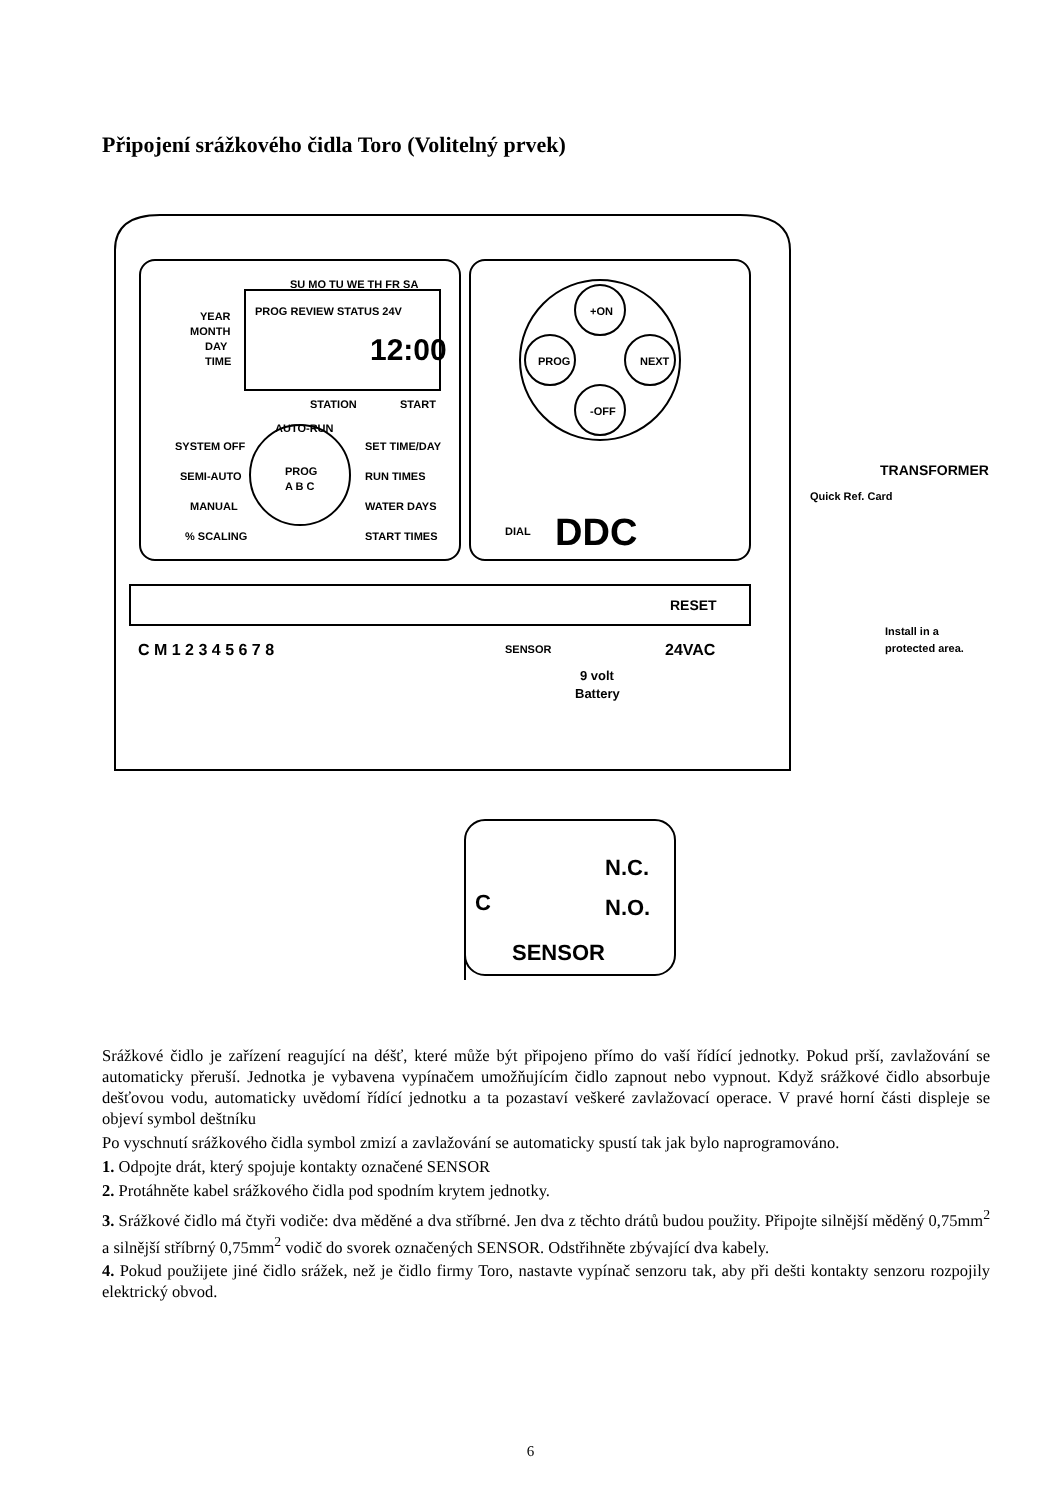Připojení srážkového čidla Toro (Volitelný prvek)
SU MO TU WE TH FR SA
YEAR
MONTH
DAY
TIME
PROG REVIEW STATUS 24V
12:00
STATION
START
AUTO-RUN
SYSTEM OFF
SET TIME/DAY
SEMI-AUTO
RUN TIMES
MANUAL
WATER DAYS
% SCALING
START TIMES
PROG
A B C
+ON
PROG
NEXT
-OFF
DIAL
DDC
TRANSFORMER
Quick Ref. Card
RESET
C M 1 2 3 4 5 6 7 8
SENSOR
9 volt
Battery
24VAC
Install in a
protected area.
N.C.
C
N.O.
SENSOR
Srážkové čidlo je zařízení reagující na déšť, které může být připojeno přímo do vaší řídící jednotky. Pokud prší, zavlažování se automaticky přeruší. Jednotka je vybavena vypínačem umožňujícím čidlo zapnout nebo vypnout. Když srážkové čidlo absorbuje dešťovou vodu, automaticky uvědomí řídící jednotku a ta pozastaví veškeré zavlažovací operace. V pravé horní části displeje se objeví symbol deštníku
Po vyschnutí srážkového čidla symbol zmizí a zavlažování se automaticky spustí tak jak bylo naprogramováno.
1. Odpojte drát, který spojuje kontakty označené SENSOR
2. Protáhněte kabel srážkového čidla pod spodním krytem jednotky.
3. Srážkové čidlo má čtyři vodiče: dva měděné a dva stříbrné. Jen dva z těchto drátů budou použity. Připojte silnější měděný 0,75mm<sup>2</sup> a silnější stříbrný 0,75mm<sup>2</sup> vodič do svorek označených SENSOR. Odstřihněte zbývající dva kabely.
4. Pokud použijete jiné čidlo srážek, než je čidlo firmy Toro, nastavte vypínač senzoru tak, aby při dešti kontakty senzoru rozpojily elektrický obvod.
6